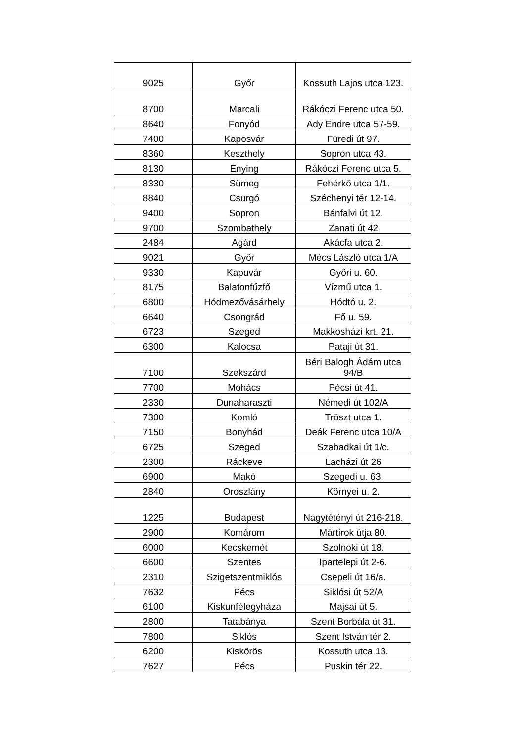| 9025 | Győr | Kossuth Lajos utca 123. |
| 8700 | Marcali | Rákóczi Ferenc utca 50. |
| 8640 | Fonyód | Ady Endre utca 57-59. |
| 7400 | Kaposvár | Füredi út 97. |
| 8360 | Keszthely | Sopron utca 43. |
| 8130 | Enying | Rákóczi Ferenc utca 5. |
| 8330 | Sümeg | Fehérkő utca 1/1. |
| 8840 | Csurgó | Széchenyi tér 12-14. |
| 9400 | Sopron | Bánfalvi út 12. |
| 9700 | Szombathely | Zanati út 42 |
| 2484 | Agárd | Akácfa utca 2. |
| 9021 | Győr | Mécs László utca 1/A |
| 9330 | Kapuvár | Győri u. 60. |
| 8175 | Balatonfűzfő | Vízmű utca 1. |
| 6800 | Hódmezővásárhely | Hódtó u. 2. |
| 6640 | Csongrád | Fő u. 59. |
| 6723 | Szeged | Makkosházi krt. 21. |
| 6300 | Kalocsa | Pataji út 31. |
| 7100 | Szekszárd | Béri Balogh Ádám utca 94/B |
| 7700 | Mohács | Pécsi út 41. |
| 2330 | Dunaharaszti | Némedi út 102/A |
| 7300 | Komló | Tröszt utca 1. |
| 7150 | Bonyhád | Deák Ferenc utca 10/A |
| 6725 | Szeged | Szabadkai út 1/c. |
| 2300 | Ráckeve | Lacházi út 26 |
| 6900 | Makó | Szegedi u. 63. |
| 2840 | Oroszlány | Környei u. 2. |
| 1225 | Budapest | Nagytétényi út 216-218. |
| 2900 | Komárom | Mártírok útja 80. |
| 6000 | Kecskemét | Szolnoki út 18. |
| 6600 | Szentes | Ipartelepi út 2-6. |
| 2310 | Szigetszentmiklós | Csepeli út 16/a. |
| 7632 | Pécs | Siklósi út 52/A |
| 6100 | Kiskunfélegyháza | Majsai út 5. |
| 2800 | Tatabánya | Szent Borbála út 31. |
| 7800 | Siklós | Szent István tér 2. |
| 6200 | Kiskőrös | Kossuth utca 13. |
| 7627 | Pécs | Puskin tér 22. |